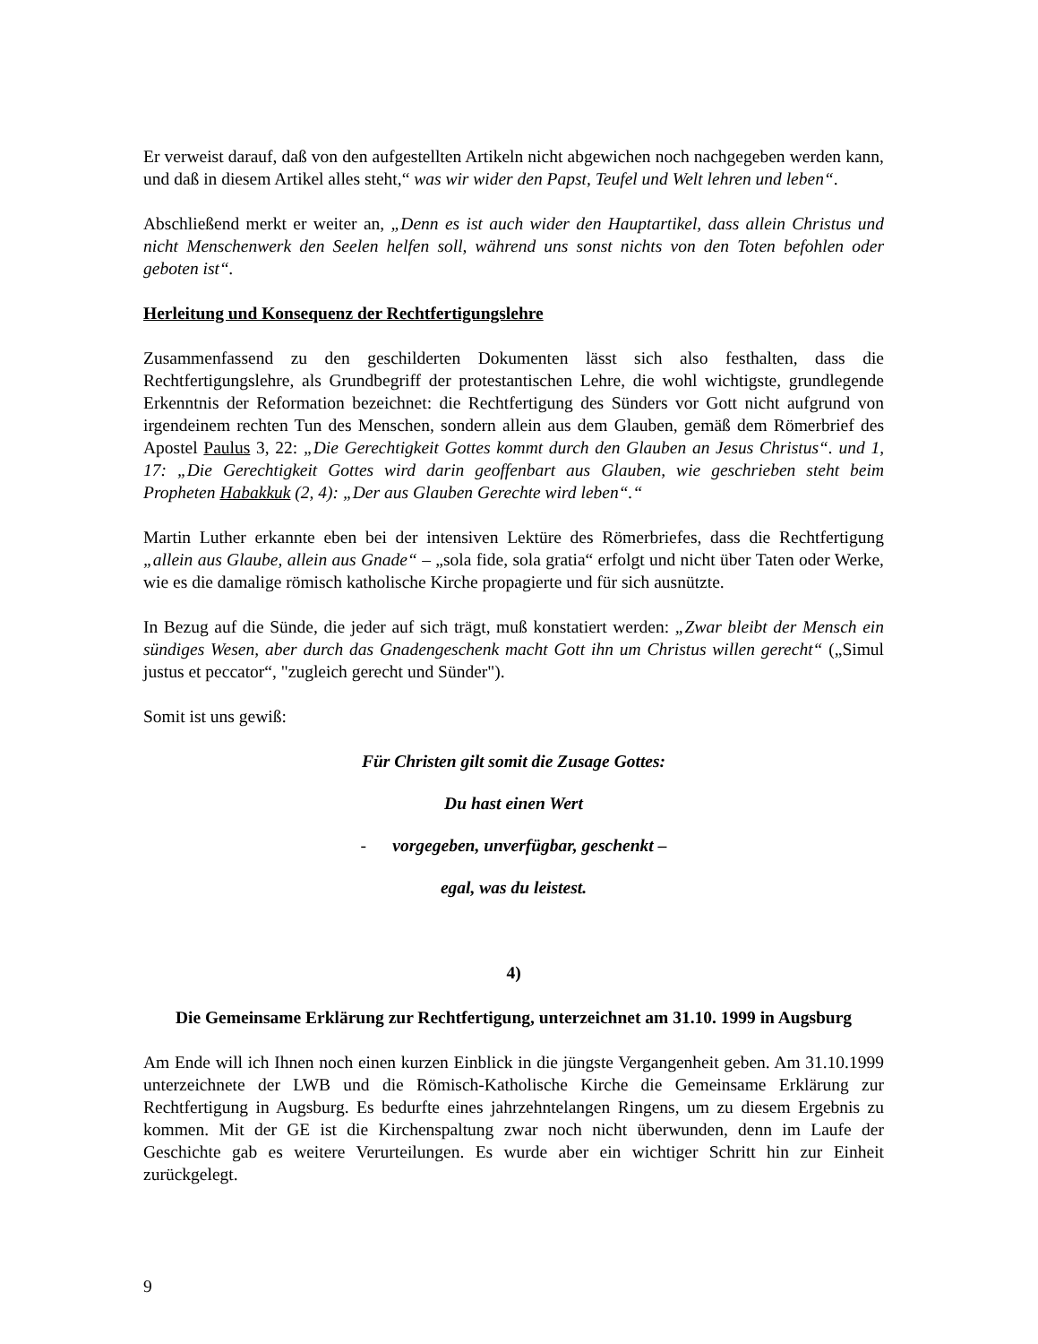Er verweist darauf, daß von den aufgestellten Artikeln nicht abgewichen noch nachgegeben werden kann, und daß in diesem Artikel alles steht,“ was wir wider den Papst, Teufel und Welt lehren und leben“.
Abschließend merkt er weiter an, „Denn es ist auch wider den Hauptartikel, dass allein Christus und nicht Menschenwerk den Seelen helfen soll, während uns sonst nichts von den Toten befohlen oder geboten ist“.
Herleitung und Konsequenz der Rechtfertigungslehre
Zusammenfassend zu den geschilderten Dokumenten lässt sich also festhalten, dass die Rechtfertigungslehre, als Grundbegriff der protestantischen Lehre, die wohl wichtigste, grundlegende Erkenntnis der Reformation bezeichnet: die Rechtfertigung des Sünders vor Gott nicht aufgrund von irgendeinem rechten Tun des Menschen, sondern allein aus dem Glauben, gemäß dem Römerbrief des Apostel Paulus 3, 22: „Die Gerechtigkeit Gottes kommt durch den Glauben an Jesus Christus“. und 1, 17: „Die Gerechtigkeit Gottes wird darin geoffenbart aus Glauben, wie geschrieben steht beim Propheten Habakkuk (2, 4): „Der aus Glauben Gerechte wird leben“.“
Martin Luther erkannte eben bei der intensiven Lektüre des Römerbriefes, dass die Rechtfertigung „allein aus Glaube, allein aus Gnade“ – „sola fide, sola gratia“ erfolgt und nicht über Taten oder Werke, wie es die damalige römisch katholische Kirche propagierte und für sich ausnützte.
In Bezug auf die Sünde, die jeder auf sich trägt, muß konstatiert werden: „Zwar bleibt der Mensch ein sündiges Wesen, aber durch das Gnadengeschenk macht Gott ihn um Christus willen gerecht“ („Simul justus et peccator“, "zugleich gerecht und Sünder").
Somit ist uns gewiß:
Für Christen gilt somit die Zusage Gottes:
Du hast einen Wert
- vorgegeben, unverfügbar, geschenkt –
egal, was du leistest.
4)
Die Gemeinsame Erklärung zur Rechtfertigung, unterzeichnet am 31.10. 1999 in Augsburg
Am Ende will ich Ihnen noch einen kurzen Einblick in die jüngste Vergangenheit geben. Am 31.10.1999 unterzeichnete der LWB und die Römisch-Katholische Kirche die Gemeinsame Erklärung zur Rechtfertigung in Augsburg. Es bedurfte eines jahrzehntelangen Ringens, um zu diesem Ergebnis zu kommen. Mit der GE ist die Kirchenspaltung zwar noch nicht überwunden, denn im Laufe der Geschichte gab es weitere Verurteilungen. Es wurde aber ein wichtiger Schritt hin zur Einheit zurückgelegt.
9